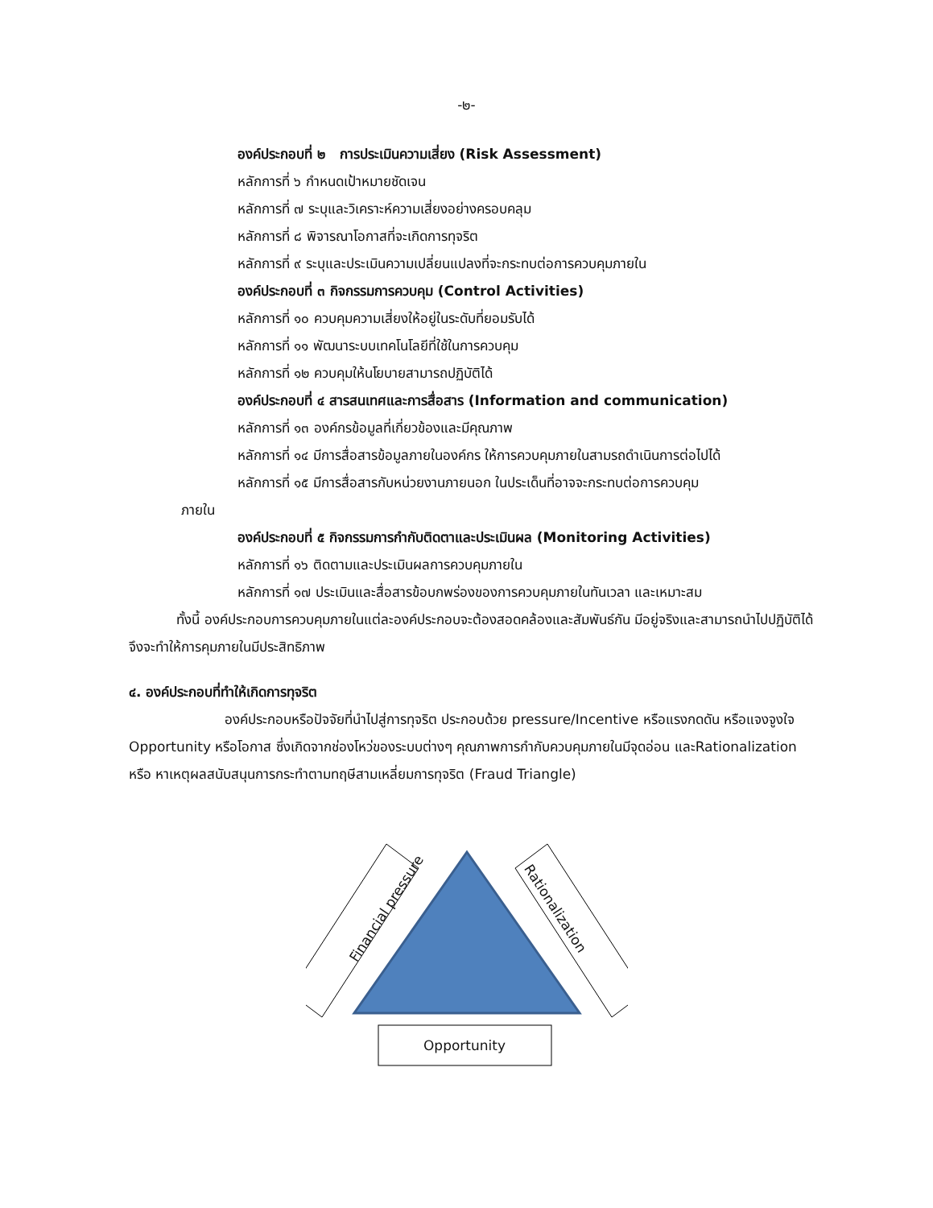-๒-
องค์ประกอบที่ ๒ การประเมินความเสี่ยง (Risk Assessment)
หลักการที่ ๖ กำหนดเป้าหมายชัดเจน
หลักการที่ ๗ ระบุและวิเคราะห์ความเสี่ยงอย่างครอบคลุม
หลักการที่ ๘ พิจารณาโอกาสที่จะเกิดการทุจริต
หลักการที่ ๙ ระบุและประเมินความเปลี่ยนแปลงที่จะกระทบต่อการควบคุมภายใน
องค์ประกอบที่ ๓ กิจกรรมการควบคุม (Control Activities)
หลักการที่ ๑๐ ควบคุมความเสี่ยงให้อยู่ในระดับที่ยอมรับได้
หลักการที่ ๑๑ พัฒนาระบบเทคโนโลยีที่ใช้ในการควบคุม
หลักการที่ ๑๒ ควบคุมให้นโยบายสามารถปฏิบัติได้
องค์ประกอบที่ ๔ สารสนเทศและการสื่อสาร (Information and communication)
หลักการที่ ๑๓ องค์กรข้อมูลที่เกี่ยวข้องและมีคุณภาพ
หลักการที่ ๑๔ มีการสื่อสารข้อมูลภายในองค์กร ให้การควบคุมภายในสามรถดำเนินการต่อไปได้
หลักการที่ ๑๕ มีการสื่อสารกับหน่วยงานภายนอก ในประเด็นที่อาจจะกระทบต่อการควบคุม
ภายใน
องค์ประกอบที่ ๕ กิจกรรมการกำกับติดตาและประเมินผล (Monitoring Activities)
หลักการที่ ๑๖ ติดตามและประเมินผลการควบคุมภายใน
หลักการที่ ๑๗ ประเมินและสื่อสารข้อบกพร่องของการควบคุมภายในทันเวลา และเหมาะสม
ทั้งนี้ องค์ประกอบการควบคุมภายในแต่ละองค์ประกอบจะต้องสอดคล้องและสัมพันธ์กัน มีอยู่จริงและสามารถนำไปปฏิบัติได้ จึงจะทำให้การคุมภายในมีประสิทธิภาพ
๔. องค์ประกอบที่ทำให้เกิดการทุจริต
องค์ประกอบหรือปัจจัยที่นำไปสู่การทุจริต ประกอบด้วย pressure/Incentive หรือแรงกดดัน หรือแจงจูงใจ Opportunity หรือโอกาส ซึ่งเกิดจากช่องโหว่ของระบบต่างๆ คุณภาพการกำกับควบคุมภายในมีจุดอ่อน และRationalization หรือ หาเหตุผลสนับสนุนการกระทำตามทฤษีสามเหลี่ยมการทุจริต (Fraud Triangle)
Financial pressure
Rationalization
Opportunity